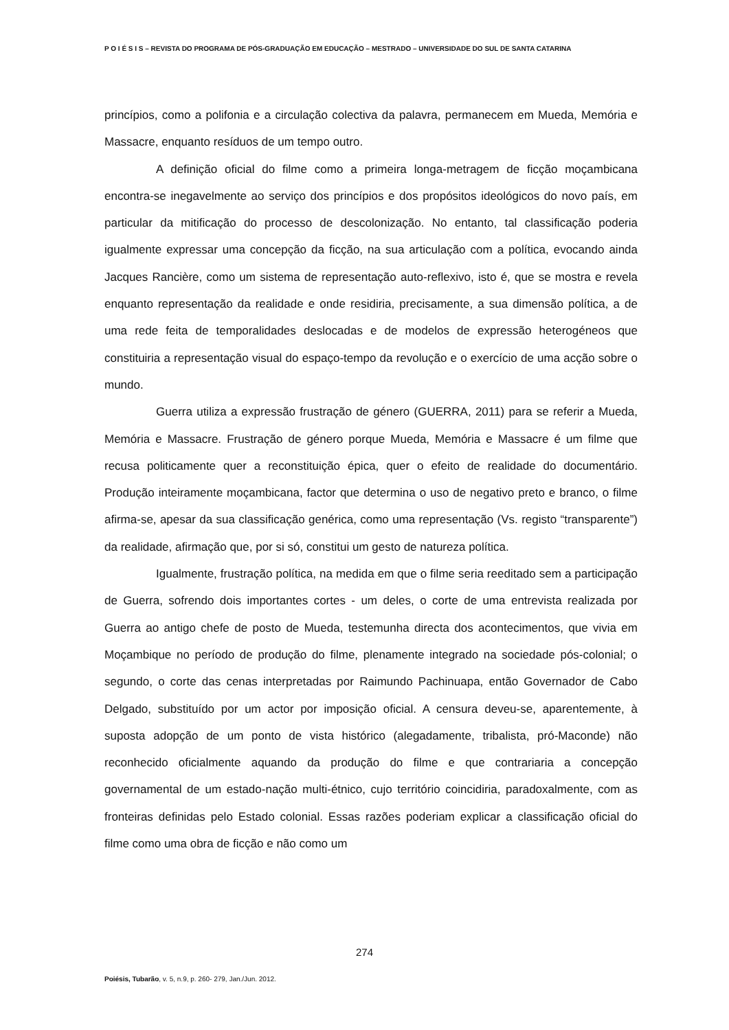P O I É S I S – REVISTA DO PROGRAMA DE PÓS-GRADUAÇÃO EM EDUCAÇÃO – MESTRADO – UNIVERSIDADE DO SUL DE SANTA CATARINA
princípios, como a polifonia e a circulação colectiva da palavra, permanecem em Mueda, Memória e Massacre, enquanto resíduos de um tempo outro.
A definição oficial do filme como a primeira longa-metragem de ficção moçambicana encontra-se inegavelmente ao serviço dos princípios e dos propósitos ideológicos do novo país, em particular da mitificação do processo de descolonização. No entanto, tal classificação poderia igualmente expressar uma concepção da ficção, na sua articulação com a política, evocando ainda Jacques Rancière, como um sistema de representação auto-reflexivo, isto é, que se mostra e revela enquanto representação da realidade e onde residiria, precisamente, a sua dimensão política, a de uma rede feita de temporalidades deslocadas e de modelos de expressão heterogéneos que constituiria a representação visual do espaço-tempo da revolução e o exercício de uma acção sobre o mundo.
Guerra utiliza a expressão frustração de género (GUERRA, 2011) para se referir a Mueda, Memória e Massacre. Frustração de género porque Mueda, Memória e Massacre é um filme que recusa politicamente quer a reconstituição épica, quer o efeito de realidade do documentário. Produção inteiramente moçambicana, factor que determina o uso de negativo preto e branco, o filme afirma-se, apesar da sua classificação genérica, como uma representação (Vs. registo “transparente”) da realidade, afirmação que, por si só, constitui um gesto de natureza política.
Igualmente, frustração política, na medida em que o filme seria reeditado sem a participação de Guerra, sofrendo dois importantes cortes - um deles, o corte de uma entrevista realizada por Guerra ao antigo chefe de posto de Mueda, testemunha directa dos acontecimentos, que vivia em Moçambique no período de produção do filme, plenamente integrado na sociedade pós-colonial; o segundo, o corte das cenas interpretadas por Raimundo Pachinuapa, então Governador de Cabo Delgado, substituído por um actor por imposição oficial. A censura deveu-se, aparentemente, à suposta adopção de um ponto de vista histórico (alegadamente, tribalista, pró-Maconde) não reconhecido oficialmente aquando da produção do filme e que contrariaria a concepção governamental de um estado-nação multi-étnico, cujo território coincidiria, paradoxalmente, com as fronteiras definidas pelo Estado colonial. Essas razões poderiam explicar a classificação oficial do filme como uma obra de ficção e não como um
274
Poiésis, Tubarão, v. 5, n.9, p. 260- 279, Jan./Jun. 2012.